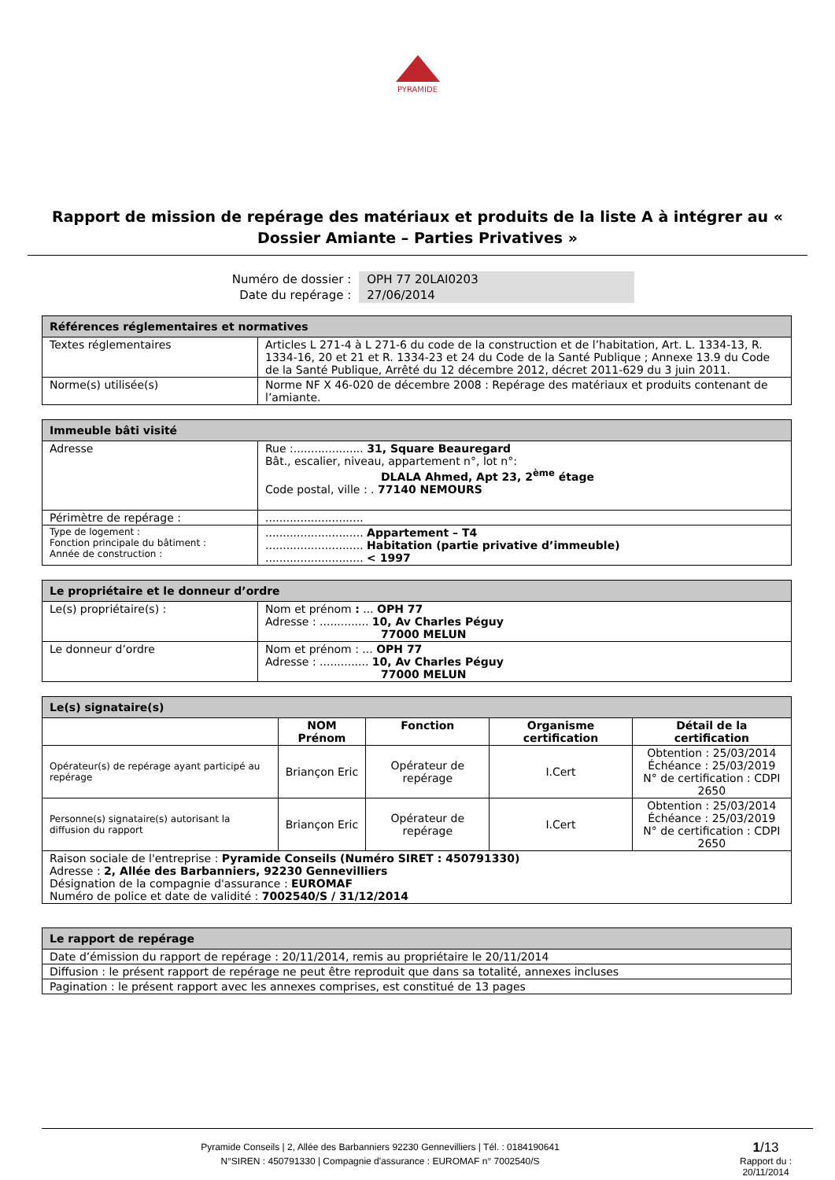PYRAMIDE
Rapport de mission de repérage des matériaux et produits de la liste A à intégrer au « Dossier Amiante – Parties Privatives »
Numéro de dossier :
Date du repérage :
OPH 77 20LAI0203
27/06/2014
| Références réglementaires et normatives | |
| --- | --- |
| Textes réglementaires | Articles L 271-4 à L 271-6 du code de la construction et de l’habitation, Art. L. 1334-13, R. 1334-16, 20 et 21 et R. 1334-23 et 24 du Code de la Santé Publique ; Annexe 13.9 du Code de la Santé Publique, Arrêté du 12 décembre 2012, décret 2011-629 du 3 juin 2011. |
| Norme(s) utilisée(s) | Norme NF X 46-020 de décembre 2008 : Repérage des matériaux et produits contenant de l’amiante. |
| Immeuble bâti visité | |
| --- | --- |
| Adresse | Rue :.................... 31, Square Beauregard Bât., escalier, niveau, appartement n°, lot n°: DLALA Ahmed, Apt 23, 2<sup>ème</sup> étage Code postal, ville : . 77140 NEMOURS |
| Périmètre de repérage : | ............................ |
| Type de logement : Fonction principale du bâtiment : Année de construction : | ............................ Appartement – T4 ............................ Habitation (partie privative d’immeuble) ............................ < 1997 |
| Le propriétaire et le donneur d’ordre | |
| --- | --- |
| Le(s) propriétaire(s) : | Nom et prénom : ... OPH 77 Adresse : .............. 10, Av Charles Péguy 77000 MELUN |
| Le donneur d’ordre | Nom et prénom : ... OPH 77 Adresse : .............. 10, Av Charles Péguy 77000 MELUN |
| Le(s) signataire(s) | | | | |
| --- | --- | --- | --- | --- |
| | NOM Prénom | Fonction | Organisme certification | Détail de la certification |
| Opérateur(s) de repérage ayant participé au repérage | Briançon Eric | Opérateur de repérage | I.Cert | Obtention : 25/03/2014 Échéance : 25/03/2019 N° de certification : CDPI 2650 |
| Personne(s) signataire(s) autorisant la diffusion du rapport | Briançon Eric | Opérateur de repérage | I.Cert | Obtention : 25/03/2014 Échéance : 25/03/2019 N° de certification : CDPI 2650 |
| Raison sociale de l'entreprise : Pyramide Conseils (Numéro SIRET : 450791330) Adresse : 2, Allée des Barbanniers, 92230 Gennevilliers Désignation de la compagnie d'assurance : EUROMAF Numéro de police et date de validité : 7002540/S / 31/12/2014 | | | | |
| Le rapport de repérage |
| --- |
| Date d’émission du rapport de repérage : 20/11/2014, remis au propriétaire le 20/11/2014 |
| Diffusion : le présent rapport de repérage ne peut être reproduit que dans sa totalité, annexes incluses |
| Pagination : le présent rapport avec les annexes comprises, est constitué de 13 pages |
Pyramide Conseils | 2, Allée des Barbanniers 92230 Gennevilliers | Tél. : 0184190641
N°SIREN : 450791330 | Compagnie d'assurance : EUROMAF n° 7002540/S
1/13
Rapport du :
20/11/2014